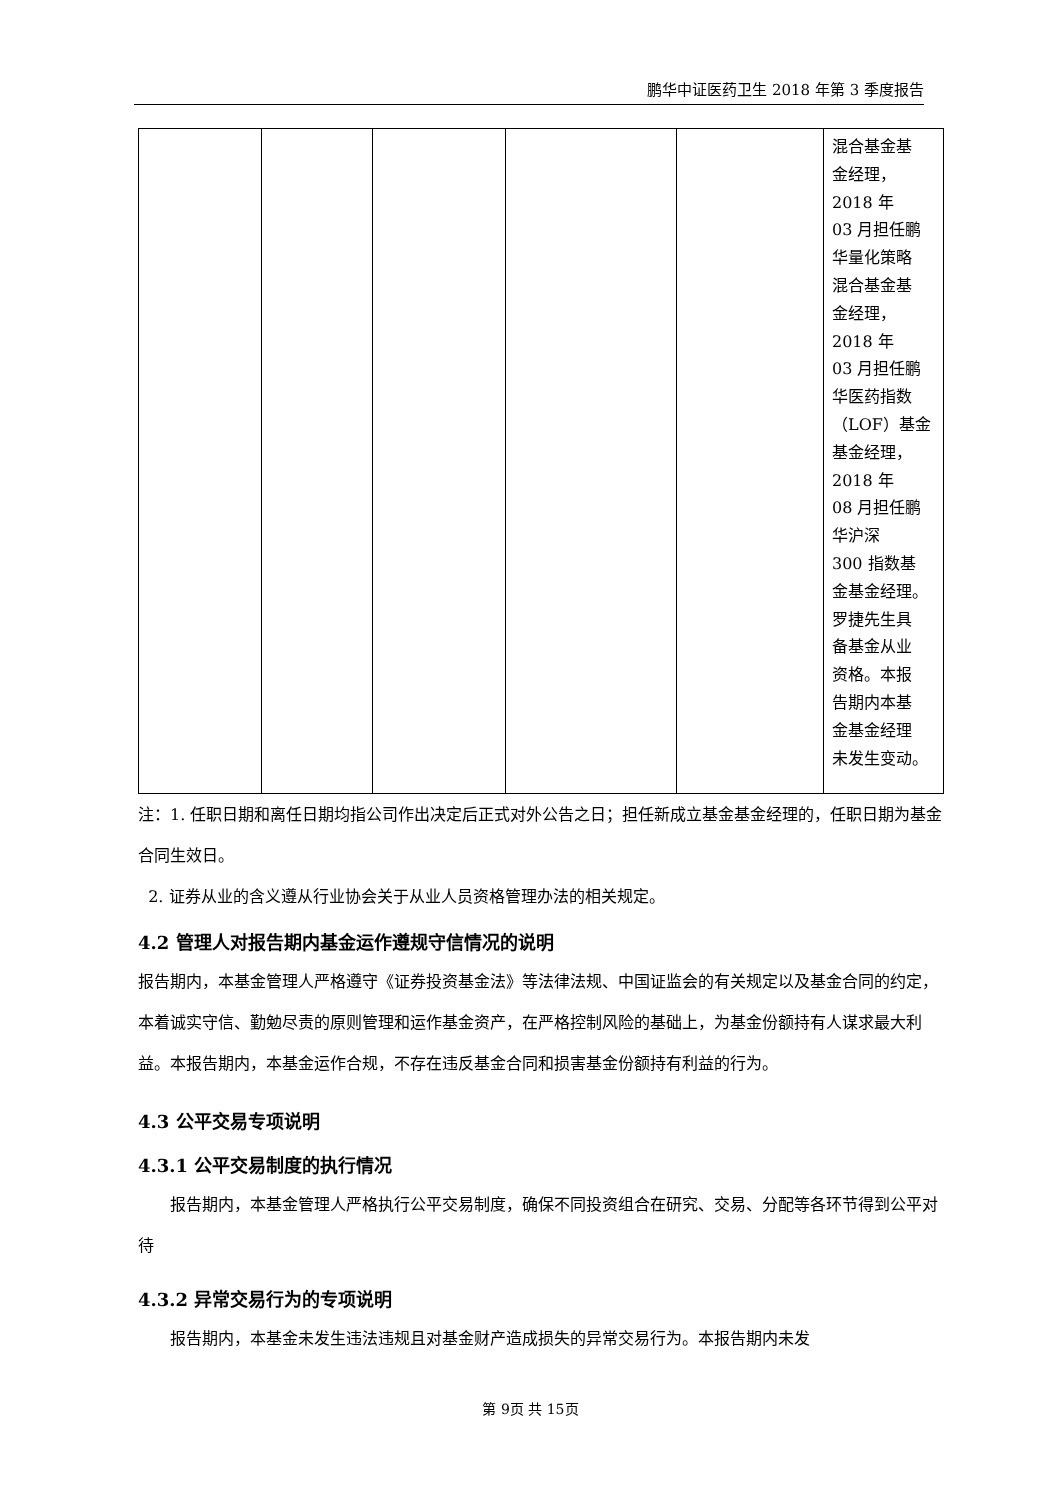鹏华中证医药卫生 2018 年第 3 季度报告
| | | | | | 混合基金基 金经理， 2018 年 03 月担任鹏 华量化策略 混合基金基 金经理， 2018 年 03 月担任鹏 华医药指数 （LOF）基金 基金经理， 2018 年 08 月担任鹏 华沪深 300 指数基 金基金经理。 罗捷先生具 备基金从业 资格。本报 告期内本基 金基金经理 未发生变动。 |
注：1. 任职日期和离任日期均指公司作出决定后正式对外公告之日；担任新成立基金基金经理的，任职日期为基金合同生效日。
2. 证券从业的含义遵从行业协会关于从业人员资格管理办法的相关规定。
4.2 管理人对报告期内基金运作遵规守信情况的说明
报告期内，本基金管理人严格遵守《证券投资基金法》等法律法规、中国证监会的有关规定以及基金合同的约定，本着诚实守信、勤勉尽责的原则管理和运作基金资产，在严格控制风险的基础上，为基金份额持有人谋求最大利益。本报告期内，本基金运作合规，不存在违反基金合同和损害基金份额持有利益的行为。
4.3 公平交易专项说明
4.3.1 公平交易制度的执行情况
报告期内，本基金管理人严格执行公平交易制度，确保不同投资组合在研究、交易、分配等各环节得到公平对待
4.3.2 异常交易行为的专项说明
报告期内，本基金未发生违法违规且对基金财产造成损失的异常交易行为。本报告期内未发
第 9页 共 15页